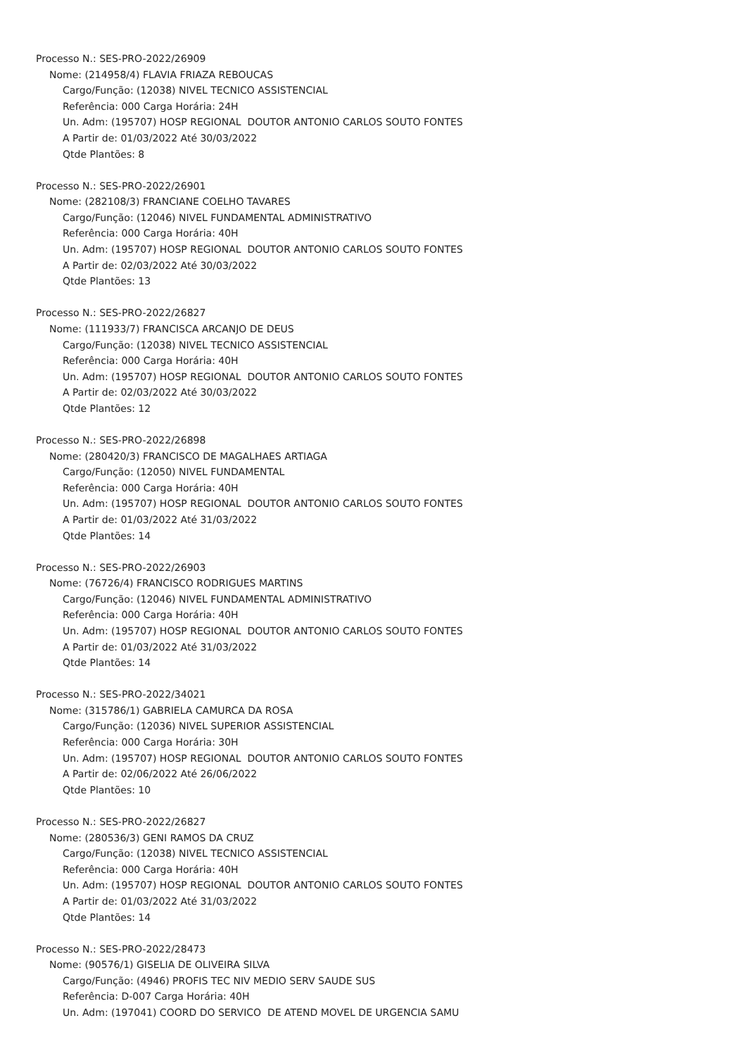Processo N.: SES-PRO-2022/26909
Nome: (214958/4) FLAVIA FRIAZA REBOUCAS
Cargo/Função: (12038) NIVEL TECNICO ASSISTENCIAL
Referência: 000 Carga Horária: 24H
Un. Adm: (195707) HOSP REGIONAL DOUTOR ANTONIO CARLOS SOUTO FONTES
A Partir de: 01/03/2022 Até 30/03/2022
Qtde Plantões: 8
Processo N.: SES-PRO-2022/26901
Nome: (282108/3) FRANCIANE COELHO TAVARES
Cargo/Função: (12046) NIVEL FUNDAMENTAL ADMINISTRATIVO
Referência: 000 Carga Horária: 40H
Un. Adm: (195707) HOSP REGIONAL DOUTOR ANTONIO CARLOS SOUTO FONTES
A Partir de: 02/03/2022 Até 30/03/2022
Qtde Plantões: 13
Processo N.: SES-PRO-2022/26827
Nome: (111933/7) FRANCISCA ARCANJO DE DEUS
Cargo/Função: (12038) NIVEL TECNICO ASSISTENCIAL
Referência: 000 Carga Horária: 40H
Un. Adm: (195707) HOSP REGIONAL DOUTOR ANTONIO CARLOS SOUTO FONTES
A Partir de: 02/03/2022 Até 30/03/2022
Qtde Plantões: 12
Processo N.: SES-PRO-2022/26898
Nome: (280420/3) FRANCISCO DE MAGALHAES ARTIAGA
Cargo/Função: (12050) NIVEL FUNDAMENTAL
Referência: 000 Carga Horária: 40H
Un. Adm: (195707) HOSP REGIONAL DOUTOR ANTONIO CARLOS SOUTO FONTES
A Partir de: 01/03/2022 Até 31/03/2022
Qtde Plantões: 14
Processo N.: SES-PRO-2022/26903
Nome: (76726/4) FRANCISCO RODRIGUES MARTINS
Cargo/Função: (12046) NIVEL FUNDAMENTAL ADMINISTRATIVO
Referência: 000 Carga Horária: 40H
Un. Adm: (195707) HOSP REGIONAL DOUTOR ANTONIO CARLOS SOUTO FONTES
A Partir de: 01/03/2022 Até 31/03/2022
Qtde Plantões: 14
Processo N.: SES-PRO-2022/34021
Nome: (315786/1) GABRIELA CAMURCA DA ROSA
Cargo/Função: (12036) NIVEL SUPERIOR ASSISTENCIAL
Referência: 000 Carga Horária: 30H
Un. Adm: (195707) HOSP REGIONAL DOUTOR ANTONIO CARLOS SOUTO FONTES
A Partir de: 02/06/2022 Até 26/06/2022
Qtde Plantões: 10
Processo N.: SES-PRO-2022/26827
Nome: (280536/3) GENI RAMOS DA CRUZ
Cargo/Função: (12038) NIVEL TECNICO ASSISTENCIAL
Referência: 000 Carga Horária: 40H
Un. Adm: (195707) HOSP REGIONAL DOUTOR ANTONIO CARLOS SOUTO FONTES
A Partir de: 01/03/2022 Até 31/03/2022
Qtde Plantões: 14
Processo N.: SES-PRO-2022/28473
Nome: (90576/1) GISELIA DE OLIVEIRA SILVA
Cargo/Função: (4946) PROFIS TEC NIV MEDIO SERV SAUDE SUS
Referência: D-007 Carga Horária: 40H
Un. Adm: (197041) COORD DO SERVICO DE ATEND MOVEL DE URGENCIA SAMU